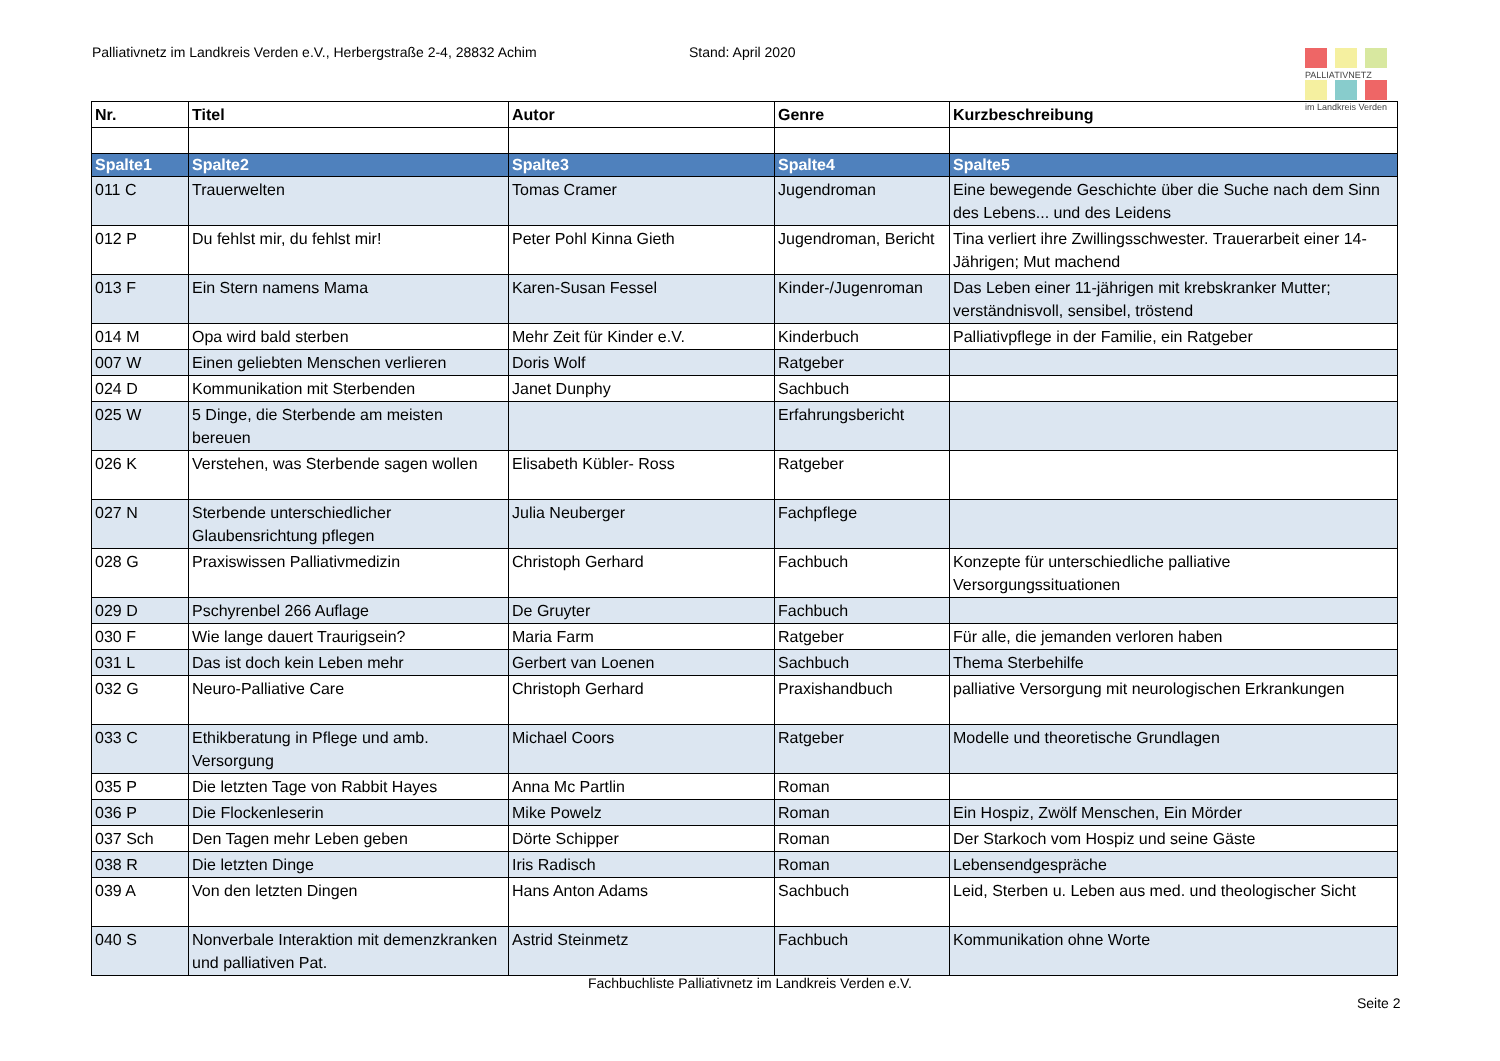Palliativnetz im Landkreis Verden e.V., Herbergstraße 2-4, 28832 Achim Stand: April 2020
PALLIATIVNETZ
im Landkreis Verden
| Nr. | Titel | Autor | Genre | Kurzbeschreibung |
| --- | --- | --- | --- | --- |
| Spalte1 | Spalte2 | Spalte3 | Spalte4 | Spalte5 |
| 011 C | Trauerwelten | Tomas Cramer | Jugendroman | Eine bewegende Geschichte über die Suche nach dem Sinn des Lebens... und des Leidens |
| 012 P | Du fehlst mir, du fehlst mir! | Peter Pohl Kinna Gieth | Jugendroman, Bericht | Tina verliert ihre Zwillingsschwester. Trauerarbeit einer 14-Jährigen; Mut machend |
| 013 F | Ein Stern namens Mama | Karen-Susan Fessel | Kinder-/Jugenroman | Das Leben einer 11-jährigen mit krebskranker Mutter; verständnisvoll, sensibel, tröstend |
| 014 M | Opa wird bald sterben | Mehr Zeit für Kinder e.V. | Kinderbuch | Palliativpflege in der Familie, ein Ratgeber |
| 007 W | Einen geliebten Menschen verlieren | Doris Wolf | Ratgeber | |
| 024 D | Kommunikation mit Sterbenden | Janet Dunphy | Sachbuch | |
| 025 W | 5 Dinge, die Sterbende am meisten bereuen | | Erfahrungsbericht | |
| 026 K | Verstehen, was Sterbende sagen wollen | Elisabeth Kübler- Ross | Ratgeber | |
| 027 N | Sterbende unterschiedlicher Glaubensrichtung pflegen | Julia Neuberger | Fachpflege | |
| 028 G | Praxiswissen Palliativmedizin | Christoph Gerhard | Fachbuch | Konzepte für unterschiedliche palliative Versorgungssituationen |
| 029 D | Pschyrenbel 266 Auflage | De Gruyter | Fachbuch | |
| 030 F | Wie lange dauert Traurigsein? | Maria Farm | Ratgeber | Für alle, die jemanden verloren haben |
| 031 L | Das ist doch kein Leben mehr | Gerbert van Loenen | Sachbuch | Thema Sterbehilfe |
| 032 G | Neuro-Palliative Care | Christoph Gerhard | Praxishandbuch | palliative Versorgung mit neurologischen Erkrankungen |
| 033 C | Ethikberatung in Pflege und amb. Versorgung | Michael Coors | Ratgeber | Modelle und theoretische Grundlagen |
| 035 P | Die letzten Tage von Rabbit Hayes | Anna Mc Partlin | Roman | |
| 036 P | Die Flockenleserin | Mike Powelz | Roman | Ein Hospiz, Zwölf Menschen, Ein Mörder |
| 037 Sch | Den Tagen mehr Leben geben | Dörte Schipper | Roman | Der Starkoch vom Hospiz und seine Gäste |
| 038 R | Die letzten Dinge | Iris Radisch | Roman | Lebensendgespräche |
| 039 A | Von den letzten Dingen | Hans Anton Adams | Sachbuch | Leid, Sterben u. Leben aus med. und theologischer Sicht |
| 040 S | Nonverbale Interaktion mit demenzkranken und palliativen Pat. | Astrid Steinmetz | Fachbuch | Kommunikation ohne Worte |
Fachbuchliste Palliativnetz im Landkreis Verden e.V.
Seite 2